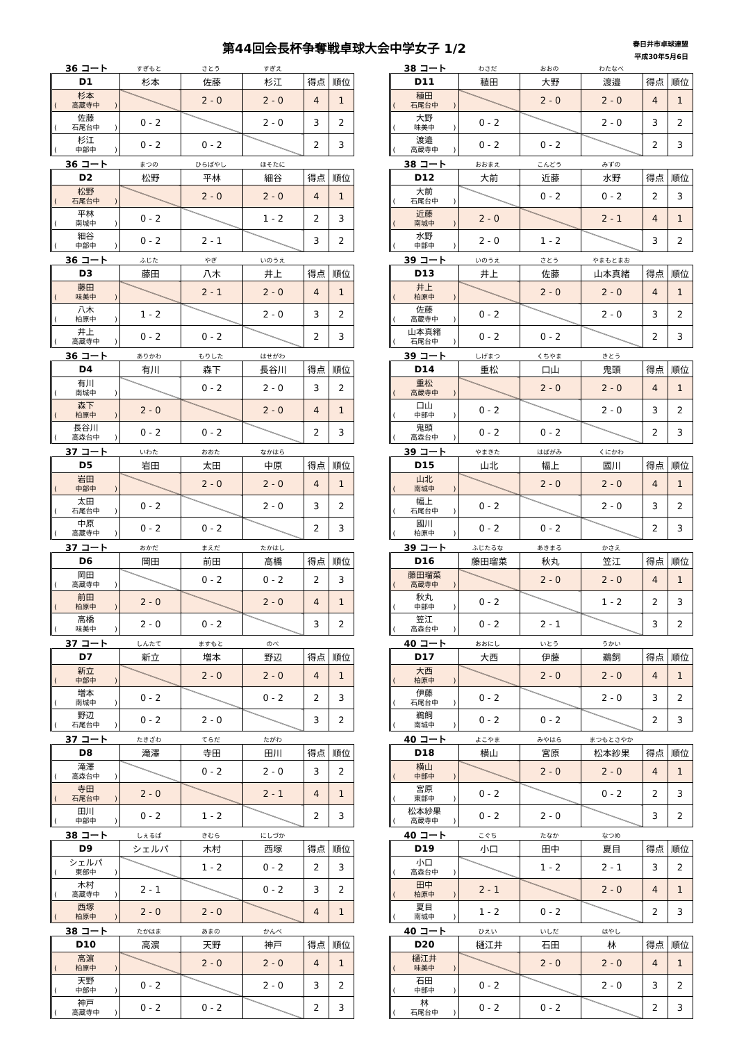第44回会長杯争奪戦卓球大会中学女子 1/2
春日井市卓球連盟
平成30年5月6日
36 コート すぎもと さとう すぎえ
| D1 | 杉本 | 佐藤 | 杉江 | 得点 | 順位 |
| --- | --- | --- | --- | --- | --- |
| 杉本 ( 高蔵寺中 ) | | 2 - 0 | 2 - 0 | 4 | 1 |
| 佐藤 ( 石尾台中 ) | 0 - 2 | | 2 - 0 | 3 | 2 |
| 杉江 ( 中部中 ) | 0 - 2 | 0 - 2 | | 2 | 3 |
36 コート まつの ひらばやし ほそたに
| D2 | 松野 | 平林 | 細谷 | 得点 | 順位 |
| --- | --- | --- | --- | --- | --- |
| 松野 ( 石尾台中 ) | | 2 - 0 | 2 - 0 | 4 | 1 |
| 平林 ( 南城中 ) | 0 - 2 | | 1 - 2 | 2 | 3 |
| 細谷 ( 中部中 ) | 0 - 2 | 2 - 1 | | 3 | 2 |
36 コート ふじた やぎ いのうえ
| D3 | 藤田 | 八木 | 井上 | 得点 | 順位 |
| --- | --- | --- | --- | --- | --- |
| 藤田 ( 味美中 ) | | 2 - 1 | 2 - 0 | 4 | 1 |
| 八木 ( 柏原中 ) | 1 - 2 | | 2 - 0 | 3 | 2 |
| 井上 ( 高蔵寺中 ) | 0 - 2 | 0 - 2 | | 2 | 3 |
36 コート ありかわ もりした はせがわ
| D4 | 有川 | 森下 | 長谷川 | 得点 | 順位 |
| --- | --- | --- | --- | --- | --- |
| 有川 ( 南城中 ) | | 0 - 2 | 2 - 0 | 3 | 2 |
| 森下 ( 柏原中 ) | 2 - 0 | | 2 - 0 | 4 | 1 |
| 長谷川 ( 高森台中 ) | 0 - 2 | 0 - 2 | | 2 | 3 |
37 コート いわた おおた なかはら
| D5 | 岩田 | 太田 | 中原 | 得点 | 順位 |
| --- | --- | --- | --- | --- | --- |
| 岩田 ( 中部中 ) | | 2 - 0 | 2 - 0 | 4 | 1 |
| 太田 ( 石尾台中 ) | 0 - 2 | | 2 - 0 | 3 | 2 |
| 中原 ( 高蔵寺中 ) | 0 - 2 | 0 - 2 | | 2 | 3 |
37 コート おかだ まえだ たかはし
| D6 | 岡田 | 前田 | 高橋 | 得点 | 順位 |
| --- | --- | --- | --- | --- | --- |
| 岡田 ( 高蔵寺中 ) | | 0 - 2 | 0 - 2 | 2 | 3 |
| 前田 ( 柏原中 ) | 2 - 0 | | 2 - 0 | 4 | 1 |
| 高橋 ( 味美中 ) | 2 - 0 | 0 - 2 | | 3 | 2 |
37 コート しんたて ますもと のべ
| D7 | 新立 | 増本 | 野辺 | 得点 | 順位 |
| --- | --- | --- | --- | --- | --- |
| 新立 ( 中部中 ) | | 2 - 0 | 2 - 0 | 4 | 1 |
| 増本 ( 南城中 ) | 0 - 2 | | 0 - 2 | 2 | 3 |
| 野辺 ( 石尾台中 ) | 0 - 2 | 2 - 0 | | 3 | 2 |
37 コート たきざわ てらだ たがわ
| D8 | 滝澤 | 寺田 | 田川 | 得点 | 順位 |
| --- | --- | --- | --- | --- | --- |
| 滝澤 ( 高森台中 ) | | 0 - 2 | 2 - 0 | 3 | 2 |
| 寺田 ( 石尾台中 ) | 2 - 0 | | 2 - 1 | 4 | 1 |
| 田川 ( 中部中 ) | 0 - 2 | 1 - 2 | | 2 | 3 |
38 コート しぇるぱ きむら にしづか
| D9 | シェルパ | 木村 | 西塚 | 得点 | 順位 |
| --- | --- | --- | --- | --- | --- |
| シェルパ ( 東部中 ) | | 1 - 2 | 0 - 2 | 2 | 3 |
| 木村 ( 高蔵寺中 ) | 2 - 1 | | 0 - 2 | 3 | 2 |
| 西塚 ( 柏原中 ) | 2 - 0 | 2 - 0 | | 4 | 1 |
38 コート たかはま あまの かんべ
| D10 | 高濵 | 天野 | 神戸 | 得点 | 順位 |
| --- | --- | --- | --- | --- | --- |
| 高濵 ( 柏原中 ) | | 2 - 0 | 2 - 0 | 4 | 1 |
| 天野 ( 中部中 ) | 0 - 2 | | 2 - 0 | 3 | 2 |
| 神戸 ( 高蔵寺中 ) | 0 - 2 | 0 - 2 | | 2 | 3 |
38 コート わさだ おおの わたなべ
| D11 | 稙田 | 大野 | 渡邉 | 得点 | 順位 |
| --- | --- | --- | --- | --- | --- |
| 稙田 ( 石尾台中 ) | | 2 - 0 | 2 - 0 | 4 | 1 |
| 大野 ( 味美中 ) | 0 - 2 | | 2 - 0 | 3 | 2 |
| 渡邉 ( 高蔵寺中 ) | 0 - 2 | 0 - 2 | | 2 | 3 |
38 コート おおまえ こんどう みずの
| D12 | 大前 | 近藤 | 水野 | 得点 | 順位 |
| --- | --- | --- | --- | --- | --- |
| 大前 ( 石尾台中 ) | | 0 - 2 | 0 - 2 | 2 | 3 |
| 近藤 ( 南城中 ) | 2 - 0 | | 2 - 1 | 4 | 1 |
| 水野 ( 中部中 ) | 2 - 0 | 1 - 2 | | 3 | 2 |
39 コート いのうえ さとう やまもとまお
| D13 | 井上 | 佐藤 | 山本真緒 | 得点 | 順位 |
| --- | --- | --- | --- | --- | --- |
| 井上 ( 柏原中 ) | | 2 - 0 | 2 - 0 | 4 | 1 |
| 佐藤 ( 高蔵寺中 ) | 0 - 2 | | 2 - 0 | 3 | 2 |
| 山本真緒 ( 石尾台中 ) | 0 - 2 | 0 - 2 | | 2 | 3 |
39 コート しげまつ くちやま きとう
| D14 | 重松 | 口山 | 鬼頭 | 得点 | 順位 |
| --- | --- | --- | --- | --- | --- |
| 重松 ( 高蔵寺中 ) | | 2 - 0 | 2 - 0 | 4 | 1 |
| 口山 ( 中部中 ) | 0 - 2 | | 2 - 0 | 3 | 2 |
| 鬼頭 ( 高森台中 ) | 0 - 2 | 0 - 2 | | 2 | 3 |
39 コート やまきた はばがみ くにかわ
| D15 | 山北 | 幅上 | 國川 | 得点 | 順位 |
| --- | --- | --- | --- | --- | --- |
| 山北 ( 南城中 ) | | 2 - 0 | 2 - 0 | 4 | 1 |
| 幅上 ( 石尾台中 ) | 0 - 2 | | 2 - 0 | 3 | 2 |
| 國川 ( 柏原中 ) | 0 - 2 | 0 - 2 | | 2 | 3 |
39 コート ふじたるな あきまる かさえ
| D16 | 藤田瑠菜 | 秋丸 | 笠江 | 得点 | 順位 |
| --- | --- | --- | --- | --- | --- |
| 藤田瑠菜 ( 高蔵寺中 ) | | 2 - 0 | 2 - 0 | 4 | 1 |
| 秋丸 ( 中部中 ) | 0 - 2 | | 1 - 2 | 2 | 3 |
| 笠江 ( 高森台中 ) | 0 - 2 | 2 - 1 | | 3 | 2 |
40 コート おおにし いとう うかい
| D17 | 大西 | 伊藤 | 鵜飼 | 得点 | 順位 |
| --- | --- | --- | --- | --- | --- |
| 大西 ( 柏原中 ) | | 2 - 0 | 2 - 0 | 4 | 1 |
| 伊藤 ( 石尾台中 ) | 0 - 2 | | 2 - 0 | 3 | 2 |
| 鵜飼 ( 南城中 ) | 0 - 2 | 0 - 2 | | 2 | 3 |
40 コート よこやま みやはら まつもとさやか
| D18 | 横山 | 宮原 | 松本紗果 | 得点 | 順位 |
| --- | --- | --- | --- | --- | --- |
| 横山 ( 中部中 ) | | 2 - 0 | 2 - 0 | 4 | 1 |
| 宮原 ( 東部中 ) | 0 - 2 | | 0 - 2 | 2 | 3 |
| 松本紗果 ( 高蔵寺中 ) | 0 - 2 | 2 - 0 | | 3 | 2 |
40 コート こぐち たなか なつめ
| D19 | 小口 | 田中 | 夏目 | 得点 | 順位 |
| --- | --- | --- | --- | --- | --- |
| 小口 ( 高森台中 ) | | 1 - 2 | 2 - 1 | 3 | 2 |
| 田中 ( 柏原中 ) | 2 - 1 | | 2 - 0 | 4 | 1 |
| 夏目 ( 南城中 ) | 1 - 2 | 0 - 2 | | 2 | 3 |
40 コート ひえい いしだ はやし
| D20 | 樋江井 | 石田 | 林 | 得点 | 順位 |
| --- | --- | --- | --- | --- | --- |
| 樋江井 ( 味美中 ) | | 2 - 0 | 2 - 0 | 4 | 1 |
| 石田 ( 中部中 ) | 0 - 2 | | 2 - 0 | 3 | 2 |
| 林 ( 石尾台中 ) | 0 - 2 | 0 - 2 | | 2 | 3 |